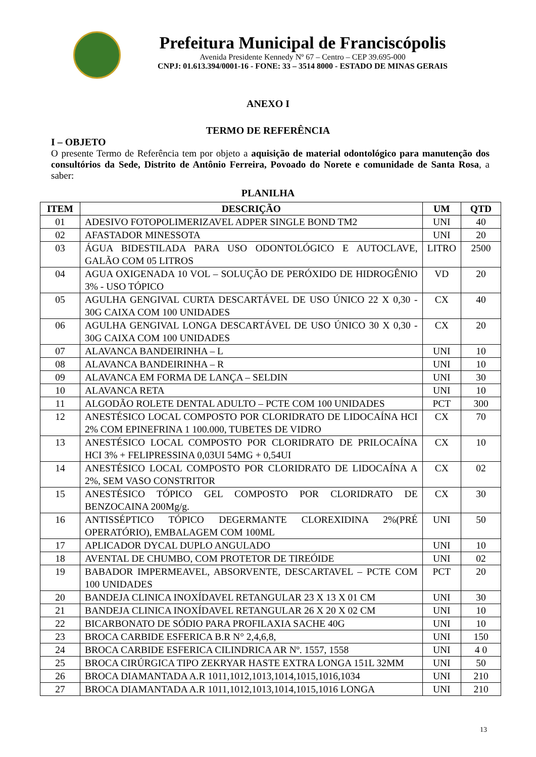Prefeitura Municipal de Franciscópolis
Avenida Presidente Kennedy Nº 67 – Centro – CEP 39.695-000
CNPJ: 01.613.394/0001-16 - FONE: 33 – 3514 8000 - ESTADO DE MINAS GERAIS
ANEXO I
TERMO DE REFERÊNCIA
I – OBJETO
O presente Termo de Referência tem por objeto a aquisição de material odontológico para manutenção dos consultórios da Sede, Distrito de Antônio Ferreira, Povoado do Norete e comunidade de Santa Rosa, a saber:
PLANILHA
| ITEM | DESCRIÇÃO | UM | QTD |
| --- | --- | --- | --- |
| 01 | ADESIVO FOTOPOLIMERIZAVEL ADPER SINGLE BOND TM2 | UNI | 40 |
| 02 | AFASTADOR MINESSOTA | UNI | 20 |
| 03 | ÁGUA BIDESTILADA PARA USO ODONTOLÓGICO E AUTOCLAVE, GALÃO COM 05 LITROS | LITRO | 2500 |
| 04 | AGUA OXIGENADA 10 VOL – SOLUÇÃO DE PERÓXIDO DE HIDROGÊNIO 3% - USO TÓPICO | VD | 20 |
| 05 | AGULHA GENGIVAL CURTA DESCARTÁVEL DE USO ÚNICO 22 X 0,30 - 30G CAIXA COM 100 UNIDADES | CX | 40 |
| 06 | AGULHA GENGIVAL LONGA DESCARTÁVEL DE USO ÚNICO 30 X 0,30 - 30G CAIXA COM 100 UNIDADES | CX | 20 |
| 07 | ALAVANCA BANDEIRINHA – L | UNI | 10 |
| 08 | ALAVANCA BANDEIRINHA – R | UNI | 10 |
| 09 | ALAVANCA EM FORMA DE LANÇA – SELDIN | UNI | 30 |
| 10 | ALAVANCA RETA | UNI | 10 |
| 11 | ALGODÃO ROLETE DENTAL ADULTO – PCTE COM 100 UNIDADES | PCT | 300 |
| 12 | ANESTÉSICO LOCAL COMPOSTO POR CLORIDRATO DE LIDOCAÍNA HCI 2% COM EPINEFRINA 1 100.000, TUBETES DE VIDRO | CX | 70 |
| 13 | ANESTÉSICO LOCAL COMPOSTO POR CLORIDRATO DE PRILOCAÍNA HCI 3% + FELIPRESSINA 0,03UI 54MG + 0,54UI | CX | 10 |
| 14 | ANESTÉSICO LOCAL COMPOSTO POR CLORIDRATO DE LIDOCAÍNA A 2%, SEM VASO CONSTRITOR | CX | 02 |
| 15 | ANESTÉSICO TÓPICO GEL COMPOSTO POR CLORIDRATO DE BENZOCAINA 200Mg/g. | CX | 30 |
| 16 | ANTISSÉPTICO TÓPICO DEGERMANTE CLOREXIDINA 2%(PRÉ OPERATÓRIO), EMBALAGEM COM 100ML | UNI | 50 |
| 17 | APLICADOR DYCAL DUPLO ANGULADO | UNI | 10 |
| 18 | AVENTAL DE CHUMBO, COM PROTETOR DE TIREÓIDE | UNI | 02 |
| 19 | BABADOR IMPERMEAVEL, ABSORVENTE, DESCARTAVEL – PCTE COM 100 UNIDADES | PCT | 20 |
| 20 | BANDEJA CLINICA INOXÍDAVEL RETANGULAR 23 X 13 X 01 CM | UNI | 30 |
| 21 | BANDEJA CLINICA INOXÍDAVEL RETANGULAR 26 X 20 X 02 CM | UNI | 10 |
| 22 | BICARBONATO DE SÓDIO PARA PROFILAXIA SACHE 40G | UNI | 10 |
| 23 | BROCA CARBIDE ESFERICA B.R N° 2,4,6,8, | UNI | 150 |
| 24 | BROCA CARBIDE ESFERICA CILINDRICA AR Nº. 1557, 1558 | UNI | 4 0 |
| 25 | BROCA CIRÚRGICA TIPO ZEKRYAR HASTE EXTRA LONGA 151L 32MM | UNI | 50 |
| 26 | BROCA DIAMANTADA A.R 1011,1012,1013,1014,1015,1016,1034 | UNI | 210 |
| 27 | BROCA DIAMANTADA A.R 1011,1012,1013,1014,1015,1016 LONGA | UNI | 210 |
13